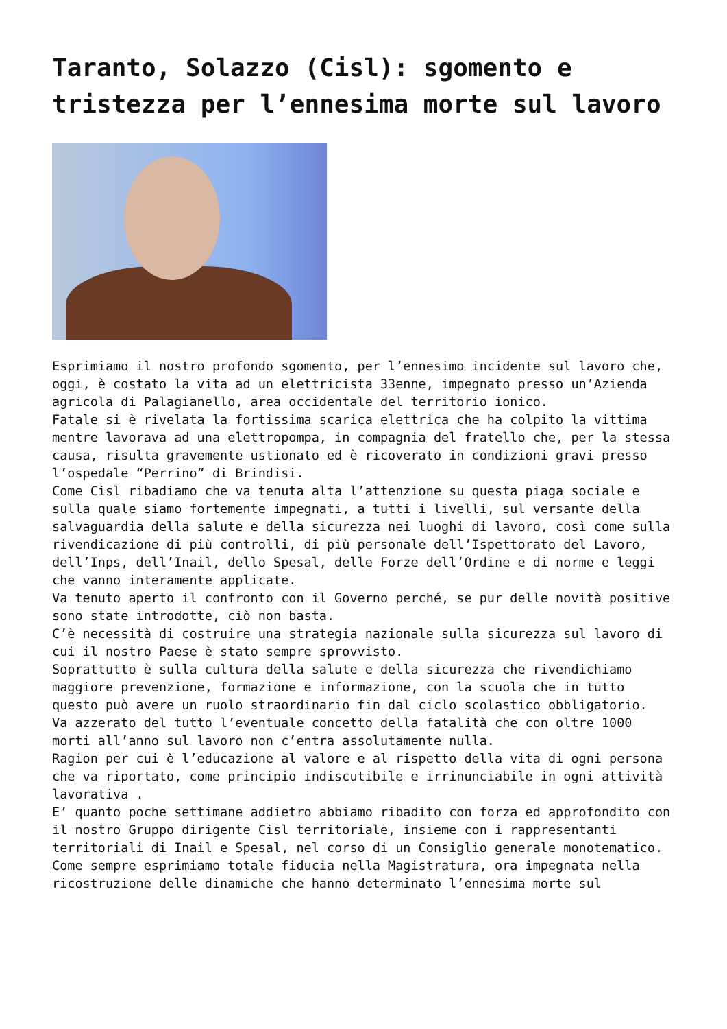Taranto, Solazzo (Cisl): sgomento e tristezza per l’ennesima morte sul lavoro
Esprimiamo il nostro profondo sgomento, per l’ennesimo incidente sul lavoro che, oggi, è costato la vita ad un elettricista 33enne, impegnato presso un’Azienda agricola di Palagianello, area occidentale del territorio ionico.
Fatale si è rivelata la fortissima scarica elettrica che ha colpito la vittima mentre lavorava ad una elettropompa, in compagnia del fratello che, per la stessa causa, risulta gravemente ustionato ed è ricoverato in condizioni gravi presso l’ospedale “Perrino” di Brindisi.
Come Cisl ribadiamo che va tenuta alta l’attenzione su questa piaga sociale e sulla quale siamo fortemente impegnati, a tutti i livelli, sul versante della salvaguardia della salute e della sicurezza nei luoghi di lavoro, così come sulla rivendicazione di più controlli, di più personale dell’Ispettorato del Lavoro, dell’Inps, dell’Inail, dello Spesal, delle Forze dell’Ordine e di norme e leggi che vanno interamente applicate.
Va tenuto aperto il confronto con il Governo perché, se pur delle novità positive sono state introdotte, ciò non basta.
C’è necessità di costruire una strategia nazionale sulla sicurezza sul lavoro di cui il nostro Paese è stato sempre sprovvisto.
Soprattutto è sulla cultura della salute e della sicurezza che rivendichiamo maggiore prevenzione, formazione e informazione, con la scuola che in tutto questo può avere un ruolo straordinario fin dal ciclo scolastico obbligatorio.
Va azzerato del tutto l’eventuale concetto della fatalità che con oltre 1000 morti all’anno sul lavoro non c’entra assolutamente nulla.
Ragion per cui è l’educazione al valore e al rispetto della vita di ogni persona che va riportato, come principio indiscutibile e irrinunciabile in ogni attività lavorativa .
E’ quanto poche settimane addietro abbiamo ribadito con forza ed approfondito con il nostro Gruppo dirigente Cisl territoriale, insieme con i rappresentanti territoriali di Inail e Spesal, nel corso di un Consiglio generale monotematico.
Come sempre esprimiamo totale fiducia nella Magistratura, ora impegnata nella ricostruzione delle dinamiche che hanno determinato l’ennesima morte sul